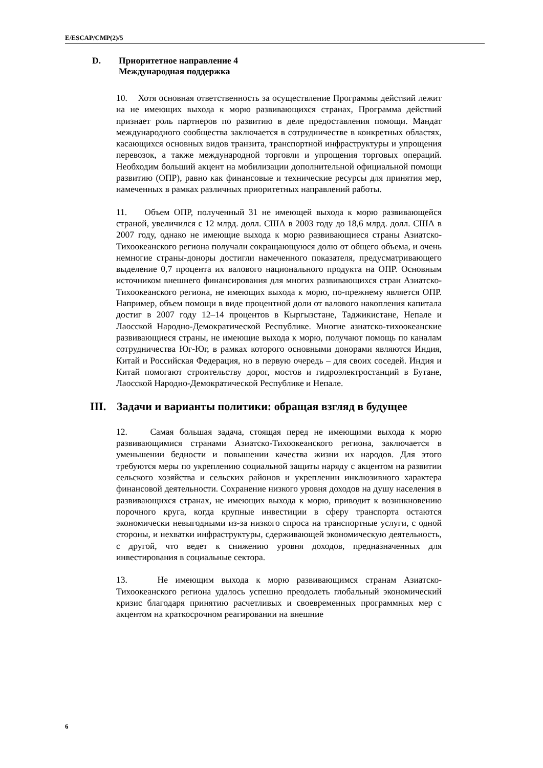E/ESCAP/CMP(2)/5
D. Приоритетное направление 4
Международная поддержка
10. Хотя основная ответственность за осуществление Программы действий лежит на не имеющих выхода к морю развивающихся странах, Программа действий признает роль партнеров по развитию в деле предоставления помощи. Мандат международного сообщества заключается в сотрудничестве в конкретных областях, касающихся основных видов транзита, транспортной инфраструктуры и упрощения перевозок, а также международной торговли и упрощения торговых операций. Необходим больший акцент на мобилизации дополнительной официальной помощи развитию (ОПР), равно как финансовые и технические ресурсы для принятия мер, намеченных в рамках различных приоритетных направлений работы.
11. Объем ОПР, полученный 31 не имеющей выхода к морю развивающейся страной, увеличился с 12 млрд. долл. США в 2003 году до 18,6 млрд. долл. США в 2007 году, однако не имеющие выхода к морю развивающиеся страны Азиатско-Тихоокеанского региона получали сокращающуюся долю от общего объема, и очень немногие страны-доноры достигли намеченного показателя, предусматривающего выделение 0,7 процента их валового национального продукта на ОПР. Основным источником внешнего финансирования для многих развивающихся стран Азиатско-Тихоокеанского региона, не имеющих выхода к морю, по-прежнему является ОПР. Например, объем помощи в виде процентной доли от валового накопления капитала достиг в 2007 году 12–14 процентов в Кыргызстане, Таджикистане, Непале и Лаосской Народно-Демократической Республике. Многие азиатско-тихоокеанские развивающиеся страны, не имеющие выхода к морю, получают помощь по каналам сотрудничества Юг-Юг, в рамках которого основными донорами являются Индия, Китай и Российская Федерация, но в первую очередь – для своих соседей. Индия и Китай помогают строительству дорог, мостов и гидроэлектростанций в Бутане, Лаосской Народно-Демократической Республике и Непале.
III. Задачи и варианты политики: обращая взгляд в будущее
12. Самая большая задача, стоящая перед не имеющими выхода к морю развивающимися странами Азиатско-Тихоокеанского региона, заключается в уменьшении бедности и повышении качества жизни их народов. Для этого требуются меры по укреплению социальной защиты наряду с акцентом на развитии сельского хозяйства и сельских районов и укреплении инклюзивного характера финансовой деятельности. Сохранение низкого уровня доходов на душу населения в развивающихся странах, не имеющих выхода к морю, приводит к возникновению порочного круга, когда крупные инвестиции в сферу транспорта остаются экономически невыгодными из-за низкого спроса на транспортные услуги, с одной стороны, и нехватки инфраструктуры, сдерживающей экономическую деятельность, с другой, что ведет к снижению уровня доходов, предназначенных для инвестирования в социальные сектора.
13. Не имеющим выхода к морю развивающимся странам Азиатско-Тихоокеанского региона удалось успешно преодолеть глобальный экономический кризис благодаря принятию расчетливых и своевременных программных мер с акцентом на краткосрочном реагировании на внешние
6